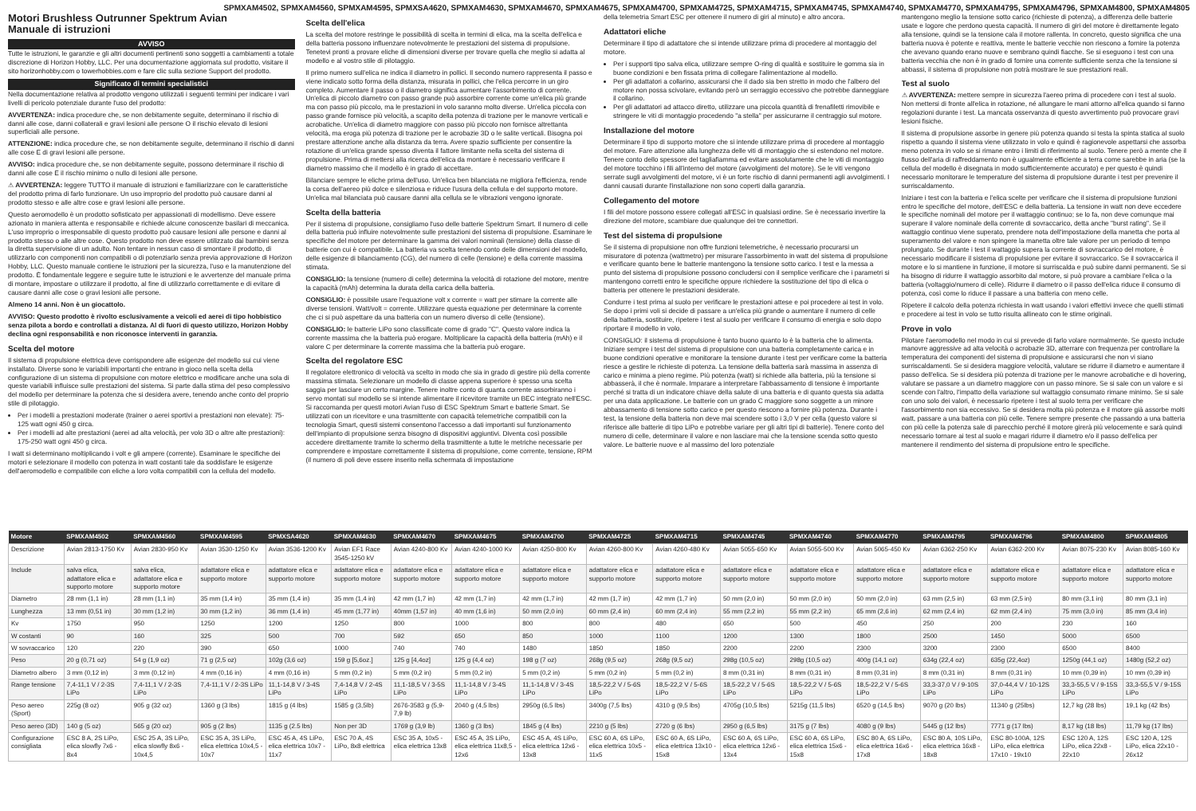SPMXAM4502, SPMXAM4560, SPMXAM4595, SPMXSA4620, SPMXAM4630, SPMXAM4670, SPMXAM4675, SPMXAM4700, SPMXAM4725, SPMXAM4715, SPMXAM4745, SPMXAM4740, SPMXAM4770, SPMXAM4795, SPMXAM4796, SPMXAM4800, SPMXAM4805
Motori Brushless Outrunner Spektrum Avian
Manuale di istruzioni
AVVISO
Tutte le istruzioni, le garanzie e gli altri documenti pertinenti sono soggetti a cambiamenti a totale discrezione di Horizon Hobby, LLC. Per una documentazione aggiornata sul prodotto, visitare il sito horizonhobby.com o towerhobbies.com e fare clic sulla sezione Support del prodotto.
Significato di termini specialistici
Nella documentazione relativa al prodotto vengono utilizzati i seguenti termini per indicare i vari livelli di pericolo potenziale durante l'uso del prodotto:
AVVERTENZA: indica procedure che, se non debitamente seguite, determinano il rischio di danni alle cose, danni collaterali e gravi lesioni alle persone O il rischio elevato di lesioni superficiali alle persone.
ATTENZIONE: indica procedure che, se non debitamente seguite, determinano il rischio di danni alle cose E di gravi lesioni alle persone.
AVVISO: indica procedure che, se non debitamente seguite, possono determinare il rischio di danni alle cose E il rischio minimo o nullo di lesioni alle persone.
⚠ AVVERTENZA: leggere TUTTO il manuale di istruzioni e familiarizzare con le caratteristiche del prodotto prima di farlo funzionare. Un uso improprio del prodotto può causare danni al prodotto stesso e alle altre cose e gravi lesioni alle persone.
Questo aeromodello è un prodotto sofisticato per appassionati di modellismo. Deve essere azionato in maniera attenta e responsabile e richiede alcune conoscenze basilari di meccanica. L'uso improprio o irresponsabile di questo prodotto può causare lesioni alle persone e danni al prodotto stesso o alle altre cose. Questo prodotto non deve essere utilizzato dai bambini senza la diretta supervisione di un adulto. Non tentare in nessun caso di smontare il prodotto, di utilizzarlo con componenti non compatibili o di potenziarlo senza previa approvazione di Horizon Hobby, LLC. Questo manuale contiene le istruzioni per la sicurezza, l'uso e la manutenzione del prodotto. È fondamentale leggere e seguire tutte le istruzioni e le avvertenze del manuale prima di montare, impostare o utilizzare il prodotto, al fine di utilizzarlo correttamente e di evitare di causare danni alle cose o gravi lesioni alle persone.
Almeno 14 anni. Non è un giocattolo.
AVVISO: Questo prodotto è rivolto esclusivamente a veicoli ed aerei di tipo hobbistico senza pilota a bordo e controllati a distanza. Al di fuori di questo utilizzo, Horizon Hobby declina ogni responsabilità e non riconosce interventi in garanzia.
Scelta del motore
Il sistema di propulsione elettrica deve corrispondere alle esigenze del modello sui cui viene installato. Diverse sono le variabili importanti che entrano in gioco nella scelta della configurazione di un sistema di propulsione con motore elettrico e modificare anche una sola di queste variabili influisce sulle prestazioni del sistema. Si parte dalla stima del peso complessivo del modello per determinare la potenza che si desidera avere, tenendo anche conto del proprio stile di pilotaggio.
Per i modelli a prestazioni moderate (trainer o aerei sportivi a prestazioni non elevate): 75-125 watt ogni 450 g circa.
Per i modelli ad alte prestazioni (aerei ad alta velocità, per volo 3D o altre alte prestazioni): 175-250 watt ogni 450 g circa.
I watt si determinano moltiplicando i volt e gli ampere (corrente). Esaminare le specifiche dei motori e selezionare il modello con potenza in watt costanti tale da soddisfare le esigenze dell'aeromodello e compatibile con eliche a loro volta compatibili con la cellula del modello.
Scelta dell'elica
La scelta del motore restringe le possibilità di scelta in termini di elica, ma la scelta dell'elica e della batteria possono influenzare notevolmente le prestazioni del sistema di propulsione. Tenetevi pronti a provare eliche di dimensioni diverse per trovare quella che meglio si adatta al modello e al vostro stile di pilotaggio.
Il primo numero sull'elica ne indica il diametro in pollici. Il secondo numero rappresenta il passo e viene indicato sotto forma della distanza, misurata in pollici, che l'elica percorre in un giro completo. Aumentare il passo o il diametro significa aumentare l'assorbimento di corrente. Un'elica di piccolo diametro con passo grande può assorbire corrente come un'elica più grande ma con passo più piccolo, ma le prestazioni in volo saranno molto diverse. Un'elica piccola con passo grande fornisce più velocità, a scapito della potenza di trazione per le manovre verticali e acrobatiche. Un'elica di diametro maggiore con passo più piccolo non fornisce altrettanta velocità, ma eroga più potenza di trazione per le acrobazie 3D o le salite verticali. Bisogna poi prestare attenzione anche alla distanza da terra. Avere spazio sufficiente per consentire la rotazione di un'elica grande spesso diventa il fattore limitante nella scelta del sistema di propulsione. Prima di mettersi alla ricerca dell'elica da montare è necessario verificare il diametro massimo che il modello è in grado di accettare.
Bilanciare sempre le eliche prima dell'uso. Un'elica ben bilanciata ne migliora l'efficienza, rende la corsa dell'aereo più dolce e silenziosa e riduce l'usura della cellula e del supporto motore. Un'elica mal bilanciata può causare danni alla cellula se le vibrazioni vengono ignorate.
Scelta della batteria
Per il sistema di propulsione, consigliamo l'uso delle batterie Spektrum Smart. Il numero di celle della batteria può influire notevolmente sulle prestazioni del sistema di propulsione. Esaminare le specifiche del motore per determinare la gamma dei valori nominali (tensione) della classe di batterie con cui è compatibile. La batteria va scelta tenendo conto delle dimensioni del modello, delle esigenze di bilanciamento (CG), del numero di celle (tensione) e della corrente massima stimata.
CONSIGLIO: la tensione (numero di celle) determina la velocità di rotazione del motore, mentre la capacità (mAh) determina la durata della carica della batteria.
CONSIGLIO: è possibile usare l'equazione volt x corrente = watt per stimare la corrente alle diverse tensioni. Watt/volt = corrente. Utilizzare questa equazione per determinare la corrente che ci si può aspettare da una batteria con un numero diverso di celle (tensione).
CONSIGLIO: le batterie LiPo sono classificate come di grado "C". Questo valore indica la corrente massima che la batteria può erogare. Moltiplicare la capacità della batteria (mAh) e il valore C per determinare la corrente massima che la batteria può erogare.
Scelta del regolatore ESC
Il regolatore elettronico di velocità va scelto in modo che sia in grado di gestire più della corrente massima stimata. Selezionare un modello di classe appena superiore è spesso una scelta saggia per lasciare un certo margine. Tenere inoltre conto di quanta corrente assorbiranno i servo montati sul modello se si intende alimentare il ricevitore tramite un BEC integrato nell'ESC. Si raccomanda per questi motori Avian l'uso di ESC Spektrum Smart e batterie Smart. Se utilizzati con un ricevitore e una trasmittente con capacità telemetriche compatibili con la tecnologia Smart, questi sistemi consentono l'accesso a dati importanti sul funzionamento dell'impianto di propulsione senza bisogno di dispositivi aggiuntivi. Diventa così possibile accedere direttamente tramite lo schermo della trasmittente a tutte le metriche necessarie per comprendere e impostare correttamente il sistema di propulsione, come corrente, tensione, RPM (il numero di poli deve essere inserito nella schermata di impostazione
della telemetria Smart ESC per ottenere il numero di giri al minuto) e altro ancora.
Adattatori eliche
Determinare il tipo di adattatore che si intende utilizzare prima di procedere al montaggio del motore.
Per i supporti tipo salva elica, utilizzare sempre O-ring di qualità e sostituire le gomma sia in buone condizioni e ben fissata prima di collegare l'alimentazione al modello.
Per gli adattatori a collarino, assicurarsi che il dado sia ben stretto in modo che l'albero del motore non possa scivolare, evitando però un serraggio eccessivo che potrebbe danneggiare il collarino.
Per gli adattatori ad attacco diretto, utilizzare una piccola quantità di frenafiletti rimovibile e stringere le viti di montaggio procedendo "a stella" per assicurarne il centraggio sul motore.
Installazione del motore
Determinare il tipo di supporto motore che si intende utilizzare prima di procedere al montaggio del motore. Fare attenzione alla lunghezza delle viti di montaggio che si estendono nel motore. Tenere conto dello spessore del tagliafiamma ed evitare assolutamente che le viti di montaggio del motore tocchino i fili all'interno del motore (avvolgimenti del motore). Se le viti vengono serrate sugli avvolgimenti del motore, vi è un forte rischio di danni permanenti agli avvolgimenti. I danni causati durante l'installazione non sono coperti dalla garanzia.
Collegamento del motore
I fili del motore possono essere collegati all'ESC in qualsiasi ordine. Se è necessario invertire la direzione del motore, scambiare due qualunque dei tre connettori.
Test del sistema di propulsione
Se il sistema di propulsione non offre funzioni telemetriche, è necessario procurarsi un misuratore di potenza (wattmetro) per misurare l'assorbimento in watt del sistema di propulsione e verificare quanto bene le batterie mantengono la tensione sotto carico. I test e la messa a punto del sistema di propulsione possono concludersi con il semplice verificare che i parametri si mantengono corretti entro le specifiche oppure richiedere la sostituzione del tipo di elica o batteria per ottenere le prestazioni desiderate.
Condurre i test prima al suolo per verificare le prestazioni attese e poi procedere ai test in volo. Se dopo i primi voli si decide di passare a un'elica più grande o aumentare il numero di celle della batteria, sostituire, ripetere i test al suolo per verificare il consumo di energia e solo dopo riportare il modello in volo.
CONSIGLIO: il sistema di propulsione è tanto buono quanto lo è la batteria che lo alimenta. Iniziare sempre i test del sistema di propulsione con una batteria completamente carica e in buone condizioni operative e monitorare la tensione durante i test per verificare come la batteria riesce a gestire le richieste di potenza. La tensione della batteria sarà massima in assenza di carico e minima a pieno regime. Più potenza (watt) si richiede alla batteria, più la tensione si abbasserà, il che è normale. Imparare a interpretare l'abbassamento di tensione è importante perché si tratta di un indicatore chiave della salute di una batteria e di quanto questa sia adatta per una data applicazione. Le batterie con un grado C maggiore sono soggette a un minore abbassamento di tensione sotto carico e per questo riescono a fornire più potenza. Durante i test, la tensione della batteria non deve mai scendere sotto i 3,0 V per cella (questo valore si riferisce alle batterie di tipo LiPo e potrebbe variare per gli altri tipi di batterie). Tenere conto del numero di celle, determinare il valore e non lasciare mai che la tensione scenda sotto questo valore. Le batterie nuove e al massimo del loro potenziale
mantengono meglio la tensione sotto carico (richieste di potenza), a differenza delle batterie usate e logore che perdono questa capacità. Il numero di giri del motore è direttamente legato alla tensione, quindi se la tensione cala il motore rallenta. In concreto, questo significa che una batteria nuova è potente e reattiva, mente le batterie vecchie non riescono a fornire la potenza che avevano quando erano nuove e sembrano quindi fiacche. Se si eseguono i test con una batteria vecchia che non è in grado di fornire una corrente sufficiente senza che la tensione si abbassi, il sistema di propulsione non potrà mostrare le sue prestazioni reali.
Test al suolo
⚠ AVVERTENZA: mettere sempre in sicurezza l'aereo prima di procedere con i test al suolo. Non mettersi di fronte all'elica in rotazione, né allungare le mani attorno all'elica quando si fanno regolazioni durante i test. La mancata osservanza di questo avvertimento può provocare gravi lesioni fisiche.
Il sistema di propulsione assorbe in genere più potenza quando si testa la spinta statica al suolo rispetto a quando il sistema viene utilizzato in volo e quindi è ragionevole aspettarsi che assorba meno potenza in volo se si rimane entro i limiti di riferimento al suolo. Tenere però a mente che il flusso dell'aria di raffreddamento non è ugualmente efficiente a terra come sarebbe in aria (se la cellula del modello è disegnata in modo sufficientemente accurato) e per questo è quindi necessario monitorare le temperature del sistema di propulsione durante i test per prevenire il surriscaldamento.
Iniziare i test con la batteria e l'elica scelte per verificare che il sistema di propulsione funzioni entro le specifiche del motore, dell'ESC e della batteria. La tensione in watt non deve eccedere le specifiche nominali del motore per il wattaggio continuo; se lo fa, non deve comunque mai superare il valore nominale della corrente di sovraccarico, detta anche "burst rating". Se il wattaggio continuo viene superato, prendere nota dell'impostazione della manetta che porta al superamento del valore e non spingere la manetta oltre tale valore per un periodo di tempo prolungato. Se durante i test il wattaggio supera la corrente di sovraccarico del motore, è necessario modificare il sistema di propulsione per evitare il sovraccarico. Se il sovraccarica il motore e lo si mantiene in funzione, il motore si surriscalda e può subire danni permanenti. Se si ha bisogno di ridurre il wattaggio assorbito dal motore, si può provare a cambiare l'elica o la batteria (voltaggio/numero di celle). Ridurre il diametro o il passo dell'elica riduce il consumo di potenza, così come lo riduce il passare a una batteria con meno celle.
Ripetere il calcolo della potenza richiesta in watt usando i valori effettivi invece che quelli stimati e procedere ai test in volo se tutto risulta allineato con le stime originali.
Prove in volo
Pilotare l'aeromodello nel modo in cui si prevede di farlo volare normalmente. Se questo include manovre aggressive ad alta velocità o acrobazie 3D, atterrare con frequenza per controllare la temperatura dei componenti del sistema di propulsione e assicurarsi che non vi siano surriscaldamenti. Se si desidera maggiore velocità, valutare se ridurre il diametro e aumentare il passo dell'elica. Se si desidera più potenza di trazione per le manovre acrobatiche e di hovering, valutare se passare a un diametro maggiore con un passo minore. Se si sale con un valore e si scende con l'altro, l'impatto della variazione sul wattaggio consumato rimane minimo. Se si sale con uno solo dei valori, è necessario ripetere i test al suolo terra per verificare che l'assorbimento non sia eccessivo. Se si desidera molta più potenza e il motore già assorbe molti watt, passare a una batteria con più celle. Tenere sempre presente che passando a una batteria con più celle la potenza sale di parecchio perché il motore girerà più velocemente e sarà quindi necessario tornare ai test al suolo e magari ridurre il diametro e/o il passo dell'elica per mantenere il rendimento del sistema di propulsione entro le specifiche.
| Motore | SPMXAM4502 | SPMXAM4560 | SPMXAM4595 | SPMXSA4620 | SPMXAM4630 | SPMXAM4670 | SPMXAM4675 | SPMXAM4700 | SPMXAM4725 | SPMXAM4715 | SPMXAM4745 | SPMXAM4740 | SPMXAM4770 | SPMXAM4795 | SPMXAM4796 | SPMXAM4800 | SPMXAM4805 |
| --- | --- | --- | --- | --- | --- | --- | --- | --- | --- | --- | --- | --- | --- | --- | --- | --- | --- |
| Descrizione | Avian 2813-1750 Kv | Avian 2830-950 Kv | Avian 3530-1250 Kv | Avian 3536-1200 Kv | Avian EF1 Race 3545-1250 kV | Avian 4240-800 Kv | Avian 4240-1000 Kv | Avian 4250-800 Kv | Avian 4260-800 Kv | Avian 4260-480 Kv | Avian 5055-650 Kv | Avian 5055-500 Kv | Avian 5065-450 Kv | Avian 6362-250 Kv | Avian 6362-200 Kv | Avian 8075-230 Kv | Avian 8085-160 Kv |
| Include | salva elica, adattatore elica e supporto motore | salva elica, adattatore elica e supporto motore | adattatore elica e supporto motore | adattatore elica e supporto motore | adattatore elica e supporto motore | adattatore elica e supporto motore | adattatore elica e supporto motore | adattatore elica e supporto motore | adattatore elica e supporto motore | adattatore elica e supporto motore | adattatore elica e supporto motore | adattatore elica e supporto motore | adattatore elica e supporto motore | adattatore elica e supporto motore | adattatore elica e supporto motore | adattatore elica e supporto motore | adattatore elica e supporto motore |
| Diametro | 28 mm (1,1 in) | 28 mm (1,1 in) | 35 mm (1,4 in) | 35 mm (1,4 in) | 35 mm (1,4 in) | 42 mm (1,7 in) | 42 mm (1,7 in) | 42 mm (1,7 in) | 42 mm (1,7 in) | 42 mm (1,7 in) | 50 mm (2,0 in) | 50 mm (2,0 in) | 50 mm (2,0 in) | 63 mm (2,5 in) | 63 mm (2,5 in) | 80 mm (3,1 in) | 80 mm (3,1 in) |
| Lunghezza | 13 mm (0,51 in) | 30 mm (1,2 in) | 30 mm (1,2 in) | 36 mm (1,4 in) | 45 mm (1,77 in) | 40mm (1,57 in) | 40 mm (1,6 in) | 50 mm (2,0 in) | 60 mm (2,4 in) | 60 mm (2,4 in) | 55 mm (2,2 in) | 55 mm (2,2 in) | 65 mm (2,6 in) | 62 mm (2,4 in) | 62 mm (2,4 in) | 75 mm (3,0 in) | 85 mm (3,4 in) |
| Kv | 1750 | 950 | 1250 | 1200 | 1250 | 800 | 1000 | 800 | 800 | 480 | 650 | 500 | 450 | 250 | 200 | 230 | 160 |
| W costanti | 90 | 160 | 325 | 500 | 700 | 592 | 650 | 850 | 1000 | 1100 | 1200 | 1300 | 1800 | 2500 | 1450 | 5000 | 6500 |
| W sovraccarico | 120 | 220 | 390 | 650 | 1000 | 740 | 740 | 1480 | 1850 | 1850 | 2200 | 2200 | 2300 | 3200 | 2300 | 6500 | 8400 |
| Peso | 20 g (0,71 oz) | 54 g (1,9 oz) | 71 g (2,5 oz) | 102g (3,6 oz) | 159 g [5,6oz.] | 125 g [4,4oz] | 125 g (4,4 oz) | 198 g (7 oz) | 268g (9,5 oz) | 268g (9,5 oz) | 298g (10,5 oz) | 298g (10,5 oz) | 400g (14,1 oz) | 634g (22,4 oz) | 635g (22,4oz) | 1250g (44,1 oz) | 1480g (52,2 oz) |
| Diametro albero | 3 mm (0,12 in) | 3 mm (0,12 in) | 4 mm (0,16 in) | 4 mm (0,16 in) | 5 mm (0,2 in) | 5 mm (0,2 in) | 5 mm (0,2 in) | 5 mm (0,2 in) | 5 mm (0,2 in) | 5 mm (0,2 in) | 8 mm (0,31 in) | 8 mm (0,31 in) | 8 mm (0,31 in) | 8 mm (0,31 in) | 8 mm (0,31 in) | 10 mm (0,39 in) | 10 mm (0,39 in) |
| Range tensione | 7,4-11,1 V / 2-3S LiPo | 7,4-11,1 V / 2-3S LiPo | 7,4-11,1 V / 2-3S LiPo | 11,1-14,8 V / 3-4S LiPo | 7,4-14,8 V / 2-4S LiPo | 11,1-18,5 V / 3-5S LiPo | 11,1-14,8 V / 3-4S LiPo | 11,1-14,8 V / 3-4S LiPo | 18,5-22,2 V / 5-6S LiPo | 18,5-22,2 V / 5-6S LiPo | 18,5-22,2 V / 5-6S LiPo | 18,5-22,2 V / 5-6S LiPo | 18,5-22,2 V / 5-6S LiPo | 33,3-37,0 V / 9-10S LiPo | 37,0-44,4 V / 10-12S LiPo | 33,3-55,5 V / 9-15S LiPo | 33,3-55,5 V / 9-15S LiPo |
| Peso aereo (Sport) | 225g (8 oz) | 905 g (32 oz) | 1360 g (3 lbs) | 1815 g (4 lbs) | 1585 g (3,5lb) | 2676-3583 g (5,9-7,9 lb) | 2040 g (4,5 lbs) | 2950g (6,5 lbs) | 3400g (7,5 lbs) | 4310 g (9,5 lbs) | 4705g (10,5 lbs) | 5215g (11,5 lbs) | 6520 g (14,5 lbs) | 9070 g (20 lbs) | 11340 g (25lbs) | 12,7 kg (28 lbs) | 19,1 kg (42 lbs) |
| Peso aereo (3D) | 140 g (5 oz) | 565 g (20 oz) | 905 g (2 lbs) | 1135 g (2.5 lbs) | Non per 3D | 1769 g (3,9 lb) | 1360 g (3 lbs) | 1845 g (4 lbs) | 2210 g (5 lbs) | 2720 g (6 lbs) | 2950 g (6,5 lbs) | 3175 g (7 lbs) | 4080 g (9 lbs) | 5445 g (12 lbs) | 7771 g (17 lbs) | 8,17 kg (18 lbs) | 11,79 kg (17 lbs) |
| Configurazione consigliata | ESC 8 A, 2S LiPo, elica slowfly 7x6 - 8x4 | ESC 25 A, 3S LiPo, elica slowfly 8x6 - 10x4,5 | ESC 35 A, 3S LiPo, elica elettrica 10x4,5 - 10x7 | ESC 45 A, 4S LiPo, elica elettrica 10x7 - 11x7 | ESC 70 A, 4S LiPo, 8x8 elettrica | ESC 35 A, 10x5 - elica elettrica 13x8 | ESC 45 A, 3S LiPo, elica elettrica 11x8,5 - 12x6 | ESC 45 A, 4S LiPo, elica elettrica 12x6 - 13x8 | ESC 60 A, 6S LiPo, elica elettrica 10x5 - 11x5 | ESC 60 A, 6S LiPo, elica elettrica 13x10 - 15x8 | ESC 60 A, 6S LiPo, elica elettrica 12x6 - 13x4 | ESC 60 A, 6S LiPo, elica elettrica 15x6 - 15x8 | ESC 80 A, 6S LiPo, elica elettrica 16x6 - 17x8 | ESC 80 A, 10S LiPo, elica elettrica 16x8 - 18x8 | ESC 80-100A, 12S LiPo, elica elettrica 17x10 - 19x10 | ESC 120 A, 12S LiPo, elica 22x8 - 22x10 | ESC 120 A, 12S LiPo, elica 22x10 - 26x12 |